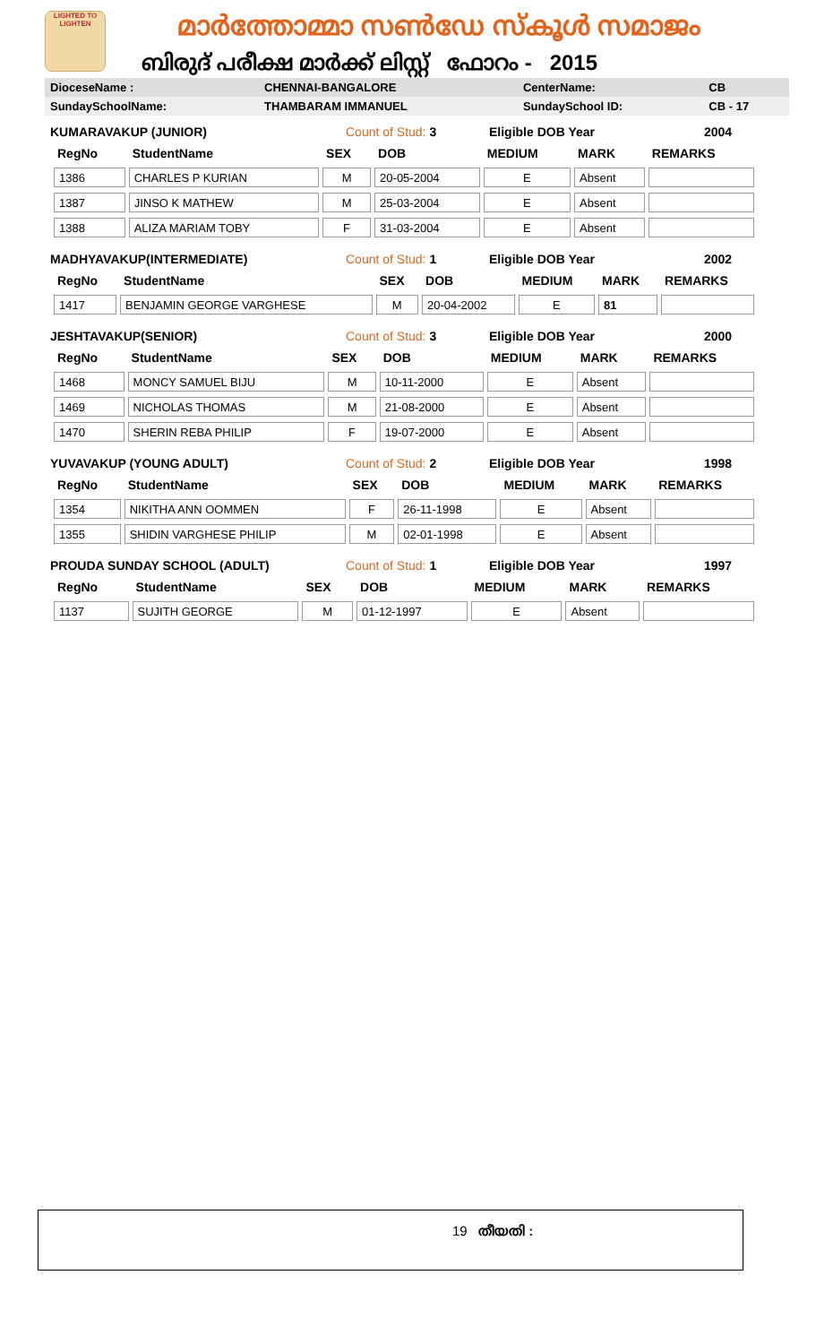LIGHTED TO LIGHTEN
മാർത്തോമ്മാ സൺഡേ സ്കൂൾ സമാജം
ബിരുദ് പരീക്ഷ മാർക്ക് ലിസ്റ്റ് ഫോറം - 2015
| DioceseName : | CHENNAI-BANGALORE | CenterName: | CB |
| SundaySchoolName: | THAMBARAM IMMANUEL | SundaySchool ID: | CB - 17 |
KUMARAVAKUP (JUNIOR) Count of Stud: 3 Eligible DOB Year 2004
| RegNo | StudentName | SEX | DOB | MEDIUM | MARK | REMARKS |
| --- | --- | --- | --- | --- | --- | --- |
| 1386 | CHARLES P KURIAN | M | 20-05-2004 | E | Absent | |
| 1387 | JINSO K MATHEW | M | 25-03-2004 | E | Absent | |
| 1388 | ALIZA MARIAM TOBY | F | 31-03-2004 | E | Absent | |
MADHYAVAKUP(INTERMEDIATE) Count of Stud: 1 Eligible DOB Year 2002
| RegNo | StudentName | SEX | DOB | MEDIUM | MARK | REMARKS |
| --- | --- | --- | --- | --- | --- | --- |
| 1417 | BENJAMIN GEORGE VARGHESE | M | 20-04-2002 | E | 81 | |
JESHTAVAKUP(SENIOR) Count of Stud: 3 Eligible DOB Year 2000
| RegNo | StudentName | SEX | DOB | MEDIUM | MARK | REMARKS |
| --- | --- | --- | --- | --- | --- | --- |
| 1468 | MONCY SAMUEL BIJU | M | 10-11-2000 | E | Absent | |
| 1469 | NICHOLAS THOMAS | M | 21-08-2000 | E | Absent | |
| 1470 | SHERIN REBA PHILIP | F | 19-07-2000 | E | Absent | |
YUVAVAKUP (YOUNG ADULT) Count of Stud: 2 Eligible DOB Year 1998
| RegNo | StudentName | SEX | DOB | MEDIUM | MARK | REMARKS |
| --- | --- | --- | --- | --- | --- | --- |
| 1354 | NIKITHA ANN OOMMEN | F | 26-11-1998 | E | Absent | |
| 1355 | SHIDIN VARGHESE PHILIP | M | 02-01-1998 | E | Absent | |
PROUDA SUNDAY SCHOOL (ADULT) Count of Stud: 1 Eligible DOB Year 1997
| RegNo | StudentName | SEX | DOB | MEDIUM | MARK | REMARKS |
| --- | --- | --- | --- | --- | --- | --- |
| 1137 | SUJITH GEORGE | M | 01-12-1997 | E | Absent | |
19 തീയതി :